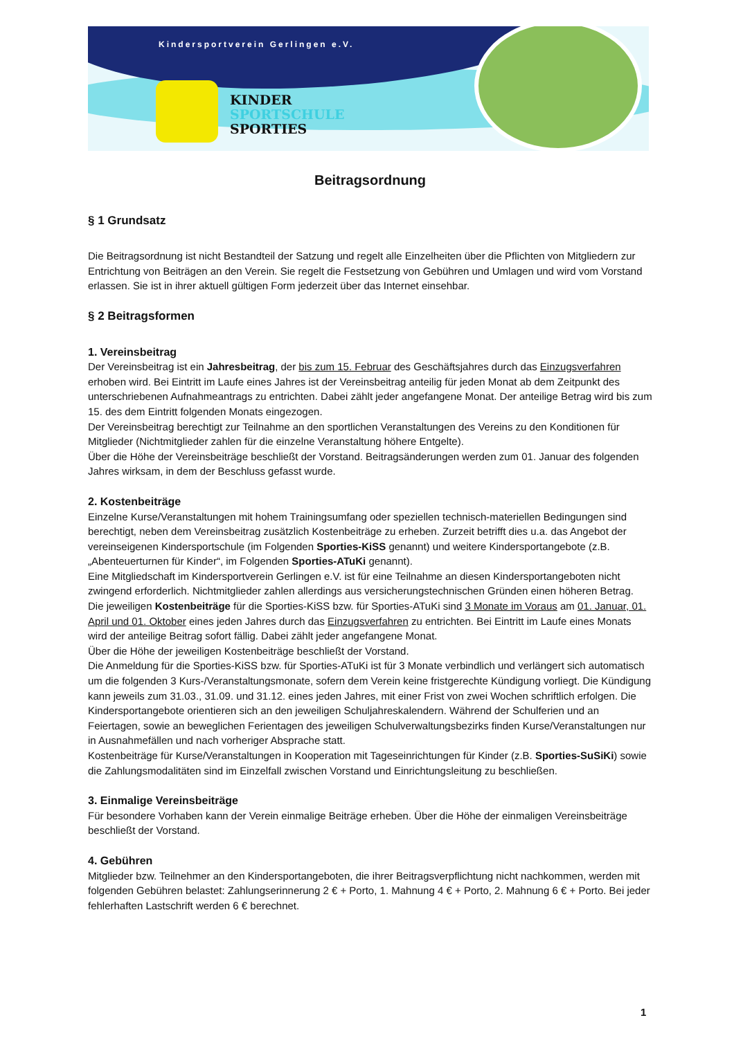Kindersportverein Gerlingen e.V.
KINDER
SPORTSCHULE
SPORTIES
Beitragsordnung
§ 1 Grundsatz
Die Beitragsordnung ist nicht Bestandteil der Satzung und regelt alle Einzelheiten über die Pflichten von Mitgliedern zur Entrichtung von Beiträgen an den Verein. Sie regelt die Festsetzung von Gebühren und Umlagen und wird vom Vorstand erlassen. Sie ist in ihrer aktuell gültigen Form jederzeit über das Internet einsehbar.
§ 2 Beitragsformen
1. Vereinsbeitrag
Der Vereinsbeitrag ist ein Jahresbeitrag, der bis zum 15. Februar des Geschäftsjahres durch das Einzugsverfahren erhoben wird. Bei Eintritt im Laufe eines Jahres ist der Vereinsbeitrag anteilig für jeden Monat ab dem Zeitpunkt des unterschriebenen Aufnahmeantrags zu entrichten. Dabei zählt jeder angefangene Monat. Der anteilige Betrag wird bis zum 15. des dem Eintritt folgenden Monats eingezogen.
Der Vereinsbeitrag berechtigt zur Teilnahme an den sportlichen Veranstaltungen des Vereins zu den Konditionen für Mitglieder (Nichtmitglieder zahlen für die einzelne Veranstaltung höhere Entgelte).
Über die Höhe der Vereinsbeiträge beschließt der Vorstand. Beitragsänderungen werden zum 01. Januar des folgenden Jahres wirksam, in dem der Beschluss gefasst wurde.
2. Kostenbeiträge
Einzelne Kurse/Veranstaltungen mit hohem Trainingsumfang oder speziellen technisch-materiellen Bedingungen sind berechtigt, neben dem Vereinsbeitrag zusätzlich Kostenbeiträge zu erheben. Zurzeit betrifft dies u.a. das Angebot der vereinseigenen Kindersportschule (im Folgenden Sporties-KiSS genannt) und weitere Kindersportangebote (z.B. „Abenteuerturnen für Kinder“, im Folgenden Sporties-ATuKi genannt).
Eine Mitgliedschaft im Kindersportverein Gerlingen e.V. ist für eine Teilnahme an diesen Kindersportangeboten nicht zwingend erforderlich. Nichtmitglieder zahlen allerdings aus versicherungstechnischen Gründen einen höheren Betrag.
Die jeweiligen Kostenbeiträge für die Sporties-KiSS bzw. für Sporties-ATuKi sind 3 Monate im Voraus am 01. Januar, 01. April und 01. Oktober eines jeden Jahres durch das Einzugsverfahren zu entrichten. Bei Eintritt im Laufe eines Monats wird der anteilige Beitrag sofort fällig. Dabei zählt jeder angefangene Monat.
Über die Höhe der jeweiligen Kostenbeiträge beschließt der Vorstand.
Die Anmeldung für die Sporties-KiSS bzw. für Sporties-ATuKi ist für 3 Monate verbindlich und verlängert sich automatisch um die folgenden 3 Kurs-/Veranstaltungsmonate, sofern dem Verein keine fristgerechte Kündigung vorliegt. Die Kündigung kann jeweils zum 31.03., 31.09. und 31.12. eines jeden Jahres, mit einer Frist von zwei Wochen schriftlich erfolgen. Die Kindersportangebote orientieren sich an den jeweiligen Schuljahreskalendern. Während der Schulferien und an Feiertagen, sowie an beweglichen Ferientagen des jeweiligen Schulverwaltungsbezirks finden Kurse/Veranstaltungen nur in Ausnahmefällen und nach vorheriger Absprache statt.
Kostenbeiträge für Kurse/Veranstaltungen in Kooperation mit Tageseinrichtungen für Kinder (z.B. Sporties-SuSiKi) sowie die Zahlungsmodalitäten sind im Einzelfall zwischen Vorstand und Einrichtungsleitung zu beschließen.
3. Einmalige Vereinsbeiträge
Für besondere Vorhaben kann der Verein einmalige Beiträge erheben. Über die Höhe der einmaligen Vereinsbeiträge beschließt der Vorstand.
4. Gebühren
Mitglieder bzw. Teilnehmer an den Kindersportangeboten, die ihrer Beitragsverpflichtung nicht nachkommen, werden mit folgenden Gebühren belastet: Zahlungserinnerung 2 € + Porto, 1. Mahnung 4 € + Porto, 2. Mahnung 6 € + Porto. Bei jeder fehlerhaften Lastschrift werden 6 € berechnet.
1